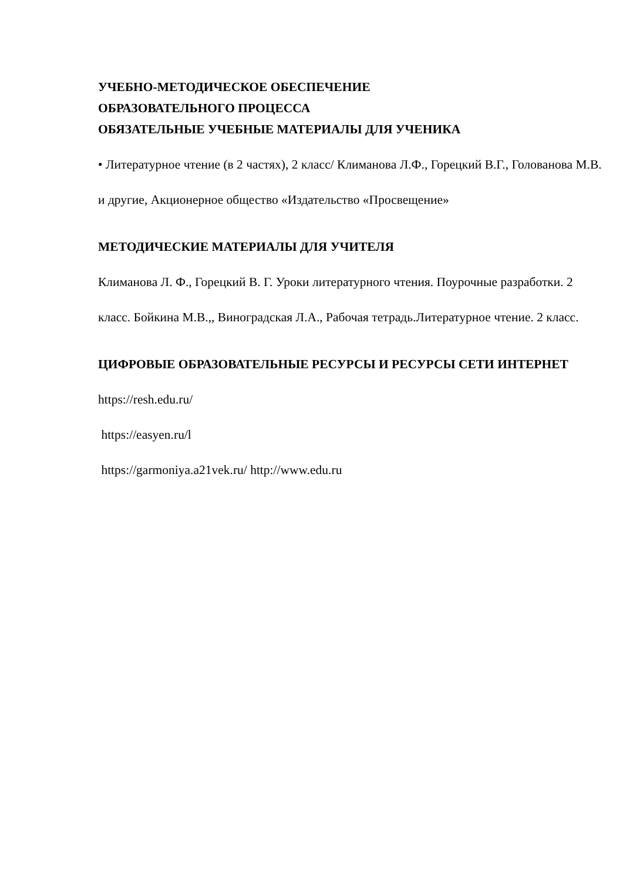УЧЕБНО-МЕТОДИЧЕСКОЕ ОБЕСПЕЧЕНИЕ
ОБРАЗОВАТЕЛЬНОГО ПРОЦЕССА
ОБЯЗАТЕЛЬНЫЕ УЧЕБНЫЕ МАТЕРИАЛЫ ДЛЯ УЧЕНИКА
• Литературное чтение (в 2 частях), 2 класс/ Климанова Л.Ф., Горецкий В.Г., Голованова М.В. и другие, Акционерное общество «Издательство «Просвещение»
МЕТОДИЧЕСКИЕ МАТЕРИАЛЫ ДЛЯ УЧИТЕЛЯ
Климанова Л. Ф., Горецкий В. Г. Уроки литературного чтения. Поурочные разработки. 2 класс. Бойкина М.В.,, Виноградская Л.А., Рабочая тетрадь.Литературное чтение. 2 класс.
ЦИФРОВЫЕ ОБРАЗОВАТЕЛЬНЫЕ РЕСУРСЫ И РЕСУРСЫ СЕТИ ИНТЕРНЕТ
https://resh.edu.ru/
https://easyen.ru/l
https://garmoniya.a21vek.ru/ http://www.edu.ru